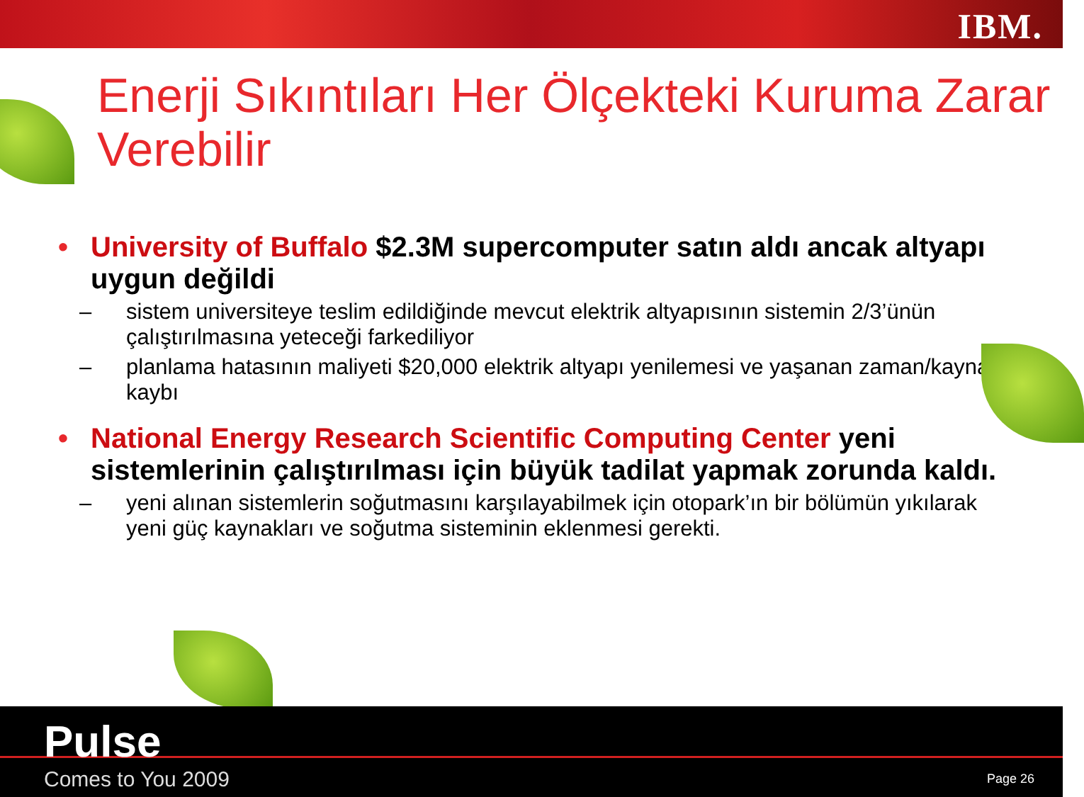IBM.
Enerji Sıkıntıları Her Ölçekteki Kuruma Zarar Verebilir
• University of Buffalo $2.3M supercomputer satın aldı ancak altyapı uygun değildi
– sistem universiteye teslim edildiğinde mevcut elektrik altyapısının sistemin 2/3’ünün çalıştırılmasına yeteceği farkediliyor
– planlama hatasının maliyeti $20,000 elektrik altyapı yenilemesi ve yaşanan zaman/kaynak kaybı
• National Energy Research Scientific Computing Center yeni sistemlerinin çalıştırılması için büyük tadilat yapmak zorunda kaldı.
– yeni alınan sistemlerin soğutmasını karşılayabilmek için otopark’ın bir bölümün yıkılarak yeni güç kaynakları ve soğutma sisteminin eklenmesi gerekti.
Pulse
Comes to You 2009 Page 26